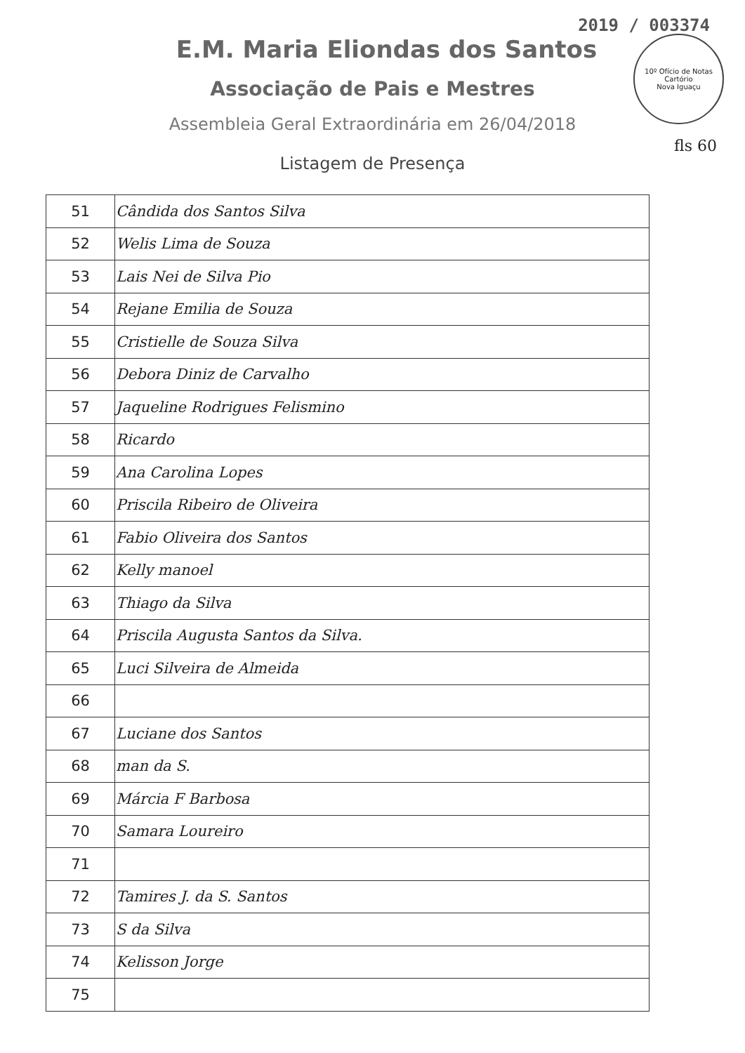10º Ofício de Notas
Cartório
Nova Iguaçu
fls 60
2019 / 003374
E.M. Maria Eliondas dos Santos
Associação de Pais e Mestres
Assembleia Geral Extraordinária em 26/04/2018
Listagem de Presença
| 51 | Cândida dos Santos Silva |
| 52 | Welis Lima de Souza |
| 53 | Lais Nei de Silva Pio |
| 54 | Rejane Emilia de Souza |
| 55 | Cristielle de Souza Silva |
| 56 | Debora Diniz de Carvalho |
| 57 | Jaqueline Rodrigues Felismino |
| 58 | Ricardo |
| 59 | Ana Carolina Lopes |
| 60 | Priscila Ribeiro de Oliveira |
| 61 | Fabio Oliveira dos Santos |
| 62 | Kelly manoel |
| 63 | Thiago da Silva |
| 64 | Priscila Augusta Santos da Silva. |
| 65 | Luci Silveira de Almeida |
| 66 | |
| 67 | Luciane dos Santos |
| 68 | man da S. |
| 69 | Márcia F Barbosa |
| 70 | Samara Loureiro |
| 71 | |
| 72 | Tamires J. da S. Santos |
| 73 | S da Silva |
| 74 | Kelisson Jorge |
| 75 | |